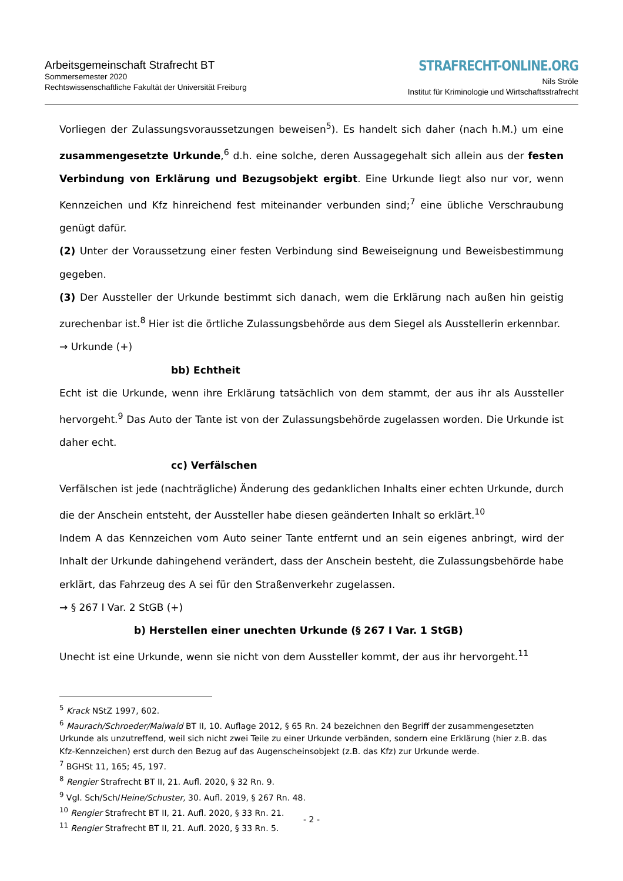Arbeitsgemeinschaft Strafrecht BT
Sommersemester 2020
Rechtswissenschaftliche Fakultät der Universität Freiburg
STRAFRECHT-ONLINE.ORG
Nils Ströle
Institut für Kriminologie und Wirtschaftsstrafrecht
Vorliegen der Zulassungsvoraussetzungen beweisen<sup>5</sup>). Es handelt sich daher (nach h.M.) um eine zusammengesetzte Urkunde,<sup>6</sup> d.h. eine solche, deren Aussagegehalt sich allein aus der festen Verbindung von Erklärung und Bezugsobjekt ergibt. Eine Urkunde liegt also nur vor, wenn Kennzeichen und Kfz hinreichend fest miteinander verbunden sind;<sup>7</sup> eine übliche Verschraubung genügt dafür.
(2) Unter der Voraussetzung einer festen Verbindung sind Beweiseignung und Beweisbestimmung gegeben.
(3) Der Aussteller der Urkunde bestimmt sich danach, wem die Erklärung nach außen hin geistig zurechenbar ist.<sup>8</sup> Hier ist die örtliche Zulassungsbehörde aus dem Siegel als Ausstellerin erkennbar.
→ Urkunde (+)
bb) Echtheit
Echt ist die Urkunde, wenn ihre Erklärung tatsächlich von dem stammt, der aus ihr als Aussteller hervorgeht.<sup>9</sup> Das Auto der Tante ist von der Zulassungsbehörde zugelassen worden. Die Urkunde ist daher echt.
cc) Verfälschen
Verfälschen ist jede (nachträgliche) Änderung des gedanklichen Inhalts einer echten Urkunde, durch die der Anschein entsteht, der Aussteller habe diesen geänderten Inhalt so erklärt.<sup>10</sup>
Indem A das Kennzeichen vom Auto seiner Tante entfernt und an sein eigenes anbringt, wird der Inhalt der Urkunde dahingehend verändert, dass der Anschein besteht, die Zulassungsbehörde habe erklärt, das Fahrzeug des A sei für den Straßenverkehr zugelassen.
→ § 267 I Var. 2 StGB (+)
b) Herstellen einer unechten Urkunde (§ 267 I Var. 1 StGB)
Unecht ist eine Urkunde, wenn sie nicht von dem Aussteller kommt, der aus ihr hervorgeht.<sup>11</sup>
<sup>5</sup> Krack NStZ 1997, 602.
<sup>6</sup> Maurach/Schroeder/Maiwald BT II, 10. Auflage 2012, § 65 Rn. 24 bezeichnen den Begriff der zusammengesetzten Urkunde als unzutreffend, weil sich nicht zwei Teile zu einer Urkunde verbänden, sondern eine Erklärung (hier z.B. das Kfz-Kennzeichen) erst durch den Bezug auf das Augenscheinsobjekt (z.B. das Kfz) zur Urkunde werde.
<sup>7</sup> BGHSt 11, 165; 45, 197.
<sup>8</sup> Rengier Strafrecht BT II, 21. Aufl. 2020, § 32 Rn. 9.
<sup>9</sup> Vgl. Sch/Sch/Heine/Schuster, 30. Aufl. 2019, § 267 Rn. 48.
<sup>10</sup> Rengier Strafrecht BT II, 21. Aufl. 2020, § 33 Rn. 21.
<sup>11</sup> Rengier Strafrecht BT II, 21. Aufl. 2020, § 33 Rn. 5.
- 2 -